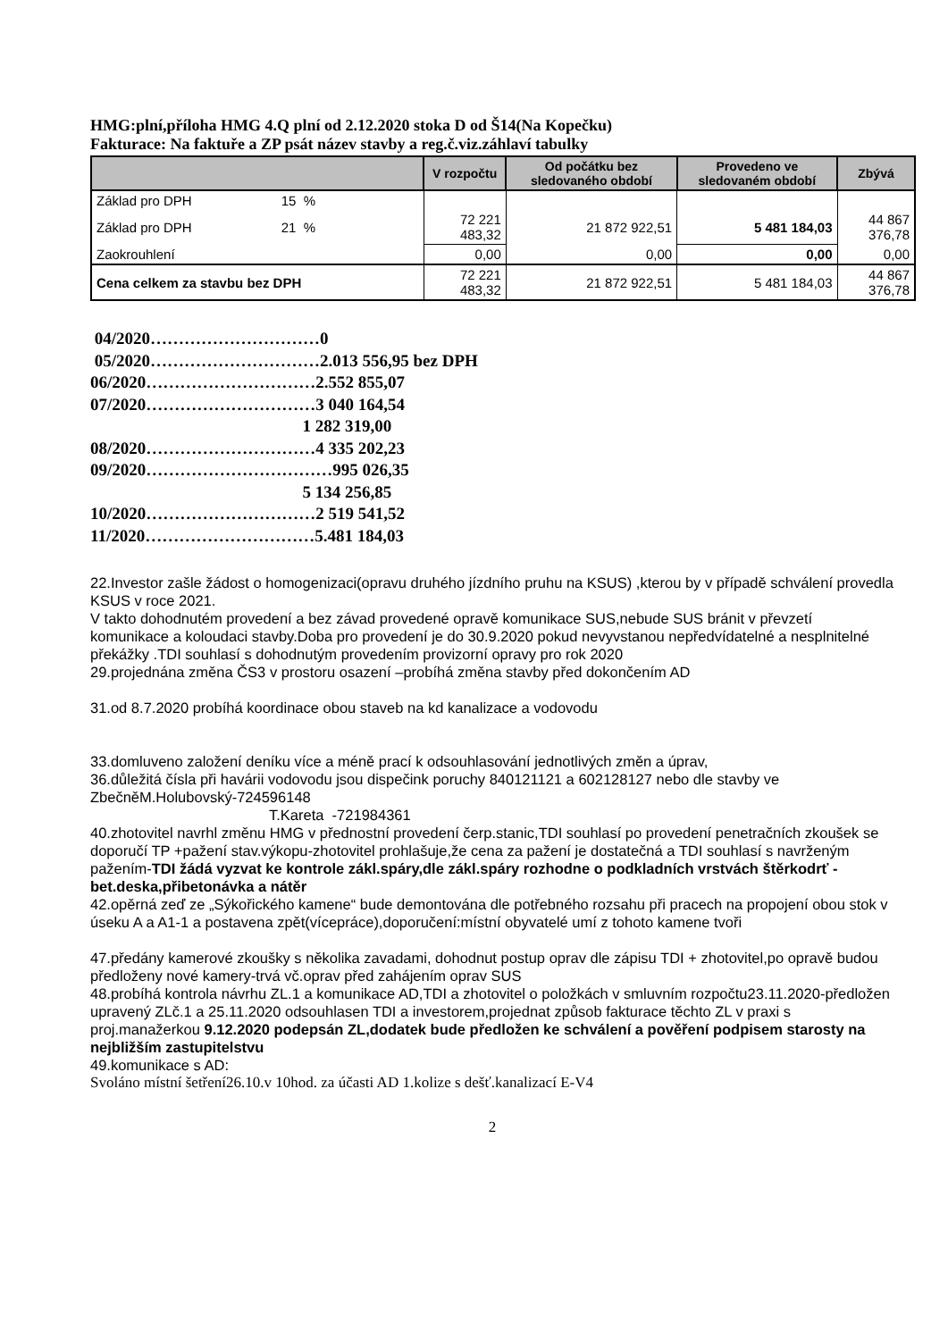HMG:plní,příloha HMG 4.Q plní od 2.12.2020 stoka D od Š14(Na Kopečku)
Fakturace: Na faktuře a ZP psát název stavby a reg.č.viz.záhlaví tabulky
| | V rozpočtu | Od počátku bez sledovaného období | Provedeno ve sledovaném období | Zbývá |
| --- | --- | --- | --- | --- |
| Základ pro DPH 15 % | | | | |
| Základ pro DPH 21 % | 72 221 483,32 | 21 872 922,51 | 5 481 184,03 | 44 867 376,78 |
| Zaokrouhlení | 0,00 | 0,00 | 0,00 | 0,00 |
| Cena celkem za stavbu bez DPH | 72 221 483,32 | 21 872 922,51 | 5 481 184,03 | 44 867 376,78 |
04/2020…………………………0
05/2020…………………………2.013 556,95 bez DPH
06/2020…………………………2.552 855,07
07/2020…………………………3 040 164,54
1 282 319,00
08/2020…………………………4 335 202,23
09/2020……………………………995 026,35
5 134 256,85
10/2020…………………………2 519 541,52
11/2020…………………………5.481 184,03
22.Investor zašle žádost o homogenizaci(opravu druhého jízdního pruhu na KSUS) ,kterou by v případě schválení provedla KSUS v roce 2021.
V takto dohodnutém provedení a bez závad provedené opravě komunikace SUS,nebude SUS bránit v převzetí komunikace a koloudaci stavby.Doba pro provedení je do 30.9.2020 pokud nevyvstanou nepředvídatelné a nesplnitelné překážky .TDI souhlasí s dohodnutým provedením provizorní opravy pro rok 2020
29.projednána změna ČS3 v prostoru osazení –probíhá změna stavby před dokončením AD
31.od 8.7.2020 probíhá koordinace obou staveb na kd kanalizace a vodovodu
33.domluveno založení deníku více a méně prací k odsouhlasování jednotlivých změn a úprav,
36.důležitá čísla při havárii vodovodu jsou dispečink poruchy 840121121 a 602128127 nebo dle stavby ve ZbečněM.Holubovský-724596148
T.Kareta -721984361
40.zhotovitel navrhl změnu HMG v přednostní provedení čerp.stanic,TDI souhlasí po provedení penetračních zkoušek se doporučí TP +pažení stav.výkopu-zhotovitel prohlašuje,že cena za pažení je dostatečná a TDI souhlasí s navrženým pažením-TDI žádá vyzvat ke kontrole zákl.spáry,dle zákl.spáry rozhodne o podkladních vrstvách štěrkodrť - bet.deska,přibetonávka a nátěr
42.opěrná zeď ze „Sýkořického kamene“ bude demontována dle potřebného rozsahu při pracech na propojení obou stok v úseku A a A1-1 a postavena zpět(vícepráce),doporučení:místní obyvatelé umí z tohoto kamene tvoři
47.předány kamerové zkoušky s několika zavadami, dohodnut postup oprav dle zápisu TDI + zhotovitel,po opravě budou předloženy nové kamery-trvá vč.oprav před zahájením oprav SUS
48.probíhá kontrola návrhu ZL.1 a komunikace AD,TDI a zhotovitel o položkách v smluvním rozpočtu23.11.2020-předložen upravený ZLč.1 a 25.11.2020 odsouhlasen TDI a investorem,projednat způsob fakturace těchto ZL v praxi s proj.manažerkou 9.12.2020 podepsán ZL,dodatek bude předložen ke schválení a pověření podpisem starosty na nejbližším zastupitelstvu
49.komunikace s AD:
Svoláno místní šetření26.10.v 10hod. za účasti AD 1.kolize s dešť.kanalizací E-V4
2